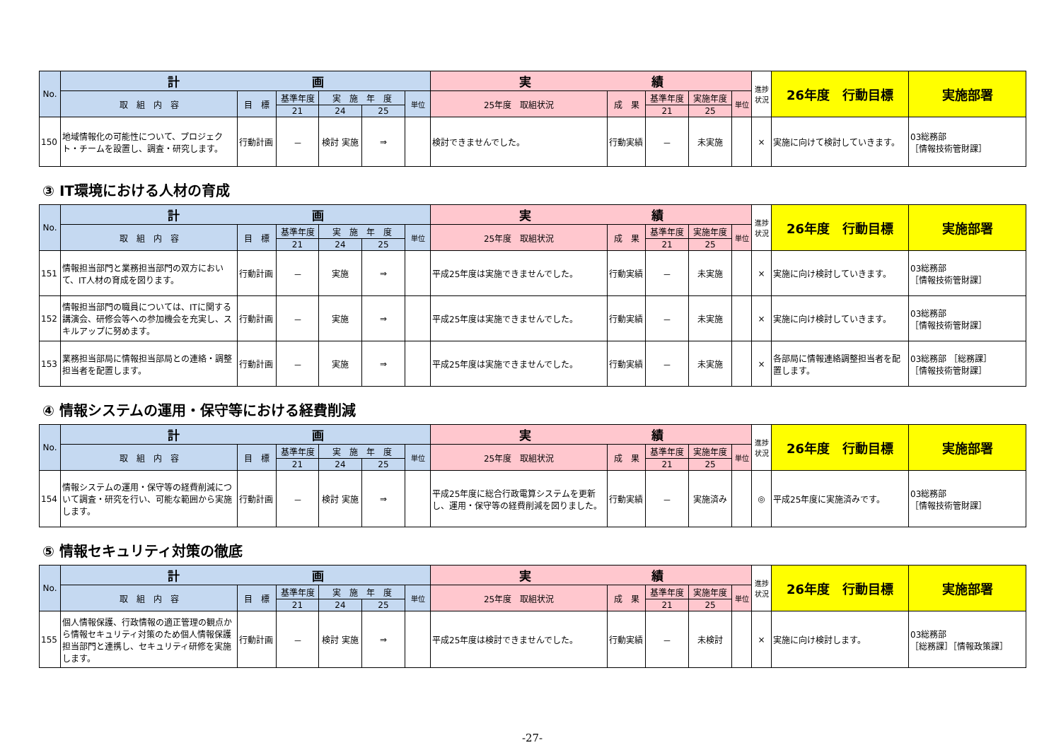| No. | 計 画 | | | | | | 実 績 | | | | | 進捗状況 | 26年度 行動目標 | 実施部署 |
| --- | --- | --- | --- | --- | --- | --- | --- | --- | --- | --- | --- | --- | --- | --- |
| | 取 組 内 容 | 目 標 | 基準年度 | 実 施 年 度 | | 単位 | 25年度 取組状況 | 成 果 | 基準年度 | 実施年度 | 単位 | | | |
| | | | 21 | 24 | 25 | | | | 21 | 25 | | | | |
| 150 | 地域情報化の可能性について、プロジェクト・チームを設置し、調査・研究します。 | 行動計画 | － | 検討 実施 | ⇒ | | 検討できませんでした。 | 行動実績 | － | 未実施 | | × | 実施に向けて検討していきます。 | 03総務部 ［情報技術管財課］ |
③ IT環境における人材の育成
| No. | 計 画 | | | | | | 実 績 | | | | | 進捗状況 | 26年度 行動目標 | 実施部署 |
| --- | --- | --- | --- | --- | --- | --- | --- | --- | --- | --- | --- | --- | --- | --- |
| | 取 組 内 容 | 目 標 | 基準年度 | 実 施 年 度 | | 単位 | 25年度 取組状況 | 成 果 | 基準年度 | 実施年度 | 単位 | | | |
| | | | 21 | 24 | 25 | | | | 21 | 25 | | | | |
| 151 | 情報担当部門と業務担当部門の双方において、IT人材の育成を図ります。 | 行動計画 | － | 実施 | ⇒ | | 平成25年度は実施できませんでした。 | 行動実績 | － | 未実施 | | × | 実施に向け検討していきます。 | 03総務部 ［情報技術管財課］ |
| 152 | 情報担当部門の職員については、ITに関する講演会、研修会等への参加機会を充実し、スキルアップに努めます。 | 行動計画 | － | 実施 | ⇒ | | 平成25年度は実施できませんでした。 | 行動実績 | － | 未実施 | | × | 実施に向け検討していきます。 | 03総務部 ［情報技術管財課］ |
| 153 | 業務担当部局に情報担当部局との連絡・調整担当者を配置します。 | 行動計画 | － | 実施 | ⇒ | | 平成25年度は実施できませんでした。 | 行動実績 | － | 未実施 | | × | 各部局に情報連絡調整担当者を配置します。 | 03総務部 ［総務課］ ［情報技術管財課］ |
④ 情報システムの運用・保守等における経費削減
| No. | 計 画 | | | | | | 実 績 | | | | | 進捗状況 | 26年度 行動目標 | 実施部署 |
| --- | --- | --- | --- | --- | --- | --- | --- | --- | --- | --- | --- | --- | --- | --- |
| | 取 組 内 容 | 目 標 | 基準年度 | 実 施 年 度 | | 単位 | 25年度 取組状況 | 成 果 | 基準年度 | 実施年度 | 単位 | | | |
| | | | 21 | 24 | 25 | | | | 21 | 25 | | | | |
| 154 | 情報システムの運用・保守等の経費削減について調査・研究を行い、可能な範囲から実施します。 | 行動計画 | － | 検討 実施 | ⇒ | | 平成25年度に総合行政電算システムを更新し、運用・保守等の経費削減を図りました。 | 行動実績 | － | 実施済み | | ◎ | 平成25年度に実施済みです。 | 03総務部 ［情報技術管財課］ |
⑤ 情報セキュリティ対策の徹底
| No. | 計 画 | | | | | | 実 績 | | | | | 進捗状況 | 26年度 行動目標 | 実施部署 |
| --- | --- | --- | --- | --- | --- | --- | --- | --- | --- | --- | --- | --- | --- | --- |
| | 取 組 内 容 | 目 標 | 基準年度 | 実 施 年 度 | | 単位 | 25年度 取組状況 | 成 果 | 基準年度 | 実施年度 | 単位 | | | |
| | | | 21 | 24 | 25 | | | | 21 | 25 | | | | |
| 155 | 個人情報保護、行政情報の適正管理の観点から情報セキュリティ対策のため個人情報保護担当部門と連携し、セキュリティ研修を実施します。 | 行動計画 | － | 検討 実施 | ⇒ | | 平成25年度は検討できませんでした。 | 行動実績 | － | 未検討 | | × | 実施に向け検討します。 | 03総務部 ［総務課］［情報政策課］ |
-27-